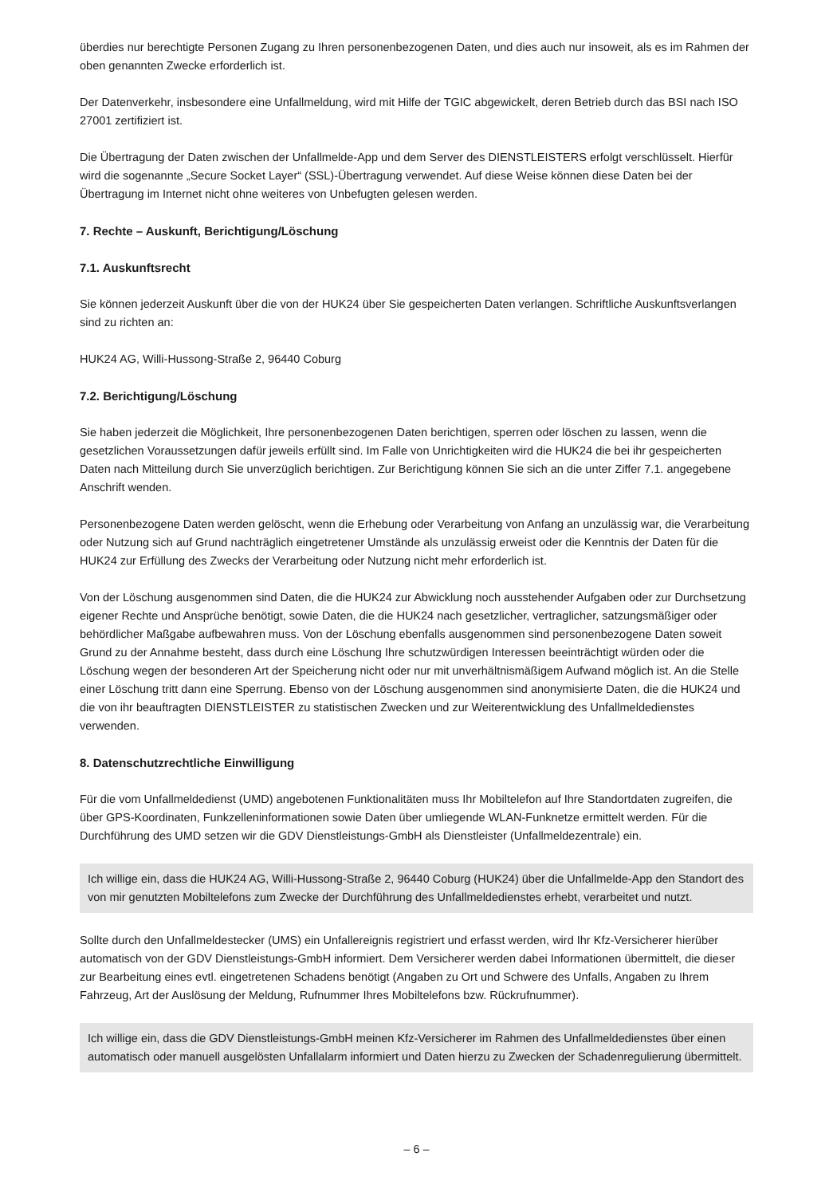überdies nur berechtigte Personen Zugang zu Ihren personenbezogenen Daten, und dies auch nur insoweit, als es im Rahmen der oben genannten Zwecke erforderlich ist.
Der Datenverkehr, insbesondere eine Unfallmeldung, wird mit Hilfe der TGIC abgewickelt, deren Betrieb durch das BSI nach ISO 27001 zertifiziert ist.
Die Übertragung der Daten zwischen der Unfallmelde-App und dem Server des DIENSTLEISTERS erfolgt verschlüsselt. Hierfür wird die sogenannte „Secure Socket Layer“ (SSL)-Übertragung verwendet. Auf diese Weise können diese Daten bei der Übertragung im Internet nicht ohne weiteres von Unbefugten gelesen werden.
7. Rechte – Auskunft, Berichtigung/Löschung
7.1. Auskunftsrecht
Sie können jederzeit Auskunft über die von der HUK24 über Sie gespeicherten Daten verlangen. Schriftliche Auskunfts­verlangen sind zu richten an:
HUK24 AG, Willi-Hussong-Straße 2, 96440 Coburg
7.2. Berichtigung/Löschung
Sie haben jederzeit die Möglichkeit, Ihre personenbezogenen Daten berichtigen, sperren oder löschen zu lassen, wenn die gesetzlichen Voraussetzungen dafür jeweils erfüllt sind. Im Falle von Unrichtigkeiten wird die HUK24 die bei ihr gespeicherten Daten nach Mitteilung durch Sie unverzüglich berichtigen. Zur Berichtigung können Sie sich an die unter Ziffer 7.1. angegebene Anschrift wenden.
Personenbezogene Daten werden gelöscht, wenn die Erhebung oder Verarbeitung von Anfang an unzulässig war, die Verarbeitung oder Nutzung sich auf Grund nachträglich eingetretener Umstände als unzulässig erweist oder die Kenntnis der Daten für die HUK24 zur Erfüllung des Zwecks der Verarbeitung oder Nutzung nicht mehr erforderlich ist.
Von der Löschung ausgenommen sind Daten, die die HUK24 zur Abwicklung noch ausstehender Aufgaben oder zur Durchsetzung eigener Rechte und Ansprüche benötigt, sowie Daten, die die HUK24 nach gesetzlicher, vertraglicher, satzungsmäßiger oder behördlicher Maßgabe aufbewahren muss. Von der Löschung ebenfalls ausgenommen sind personenbezogene Daten soweit Grund zu der Annahme besteht, dass durch eine Löschung Ihre schutzwürdigen Interessen beeinträchtigt würden oder die Löschung wegen der besonderen Art der Speicherung nicht oder nur mit unverhältnismäßigem Aufwand möglich ist. An die Stelle einer Löschung tritt dann eine Sperrung. Ebenso von der Löschung ausgenommen sind anonymisierte Daten, die die HUK24 und die von ihr beauftragten DIENSTLEISTER zu statistischen Zwecken und zur Weiterentwicklung des Unfallmeldedienstes verwenden.
8. Datenschutzrechtliche Einwilligung
Für die vom Unfallmeldedienst (UMD) angebotenen Funktionalitäten muss Ihr Mobiltelefon auf Ihre Standortdaten zugreifen, die über GPS-Koordinaten, Funkzelleninformationen sowie Daten über umliegende WLAN-Funknetze ermittelt werden. Für die Durchführung des UMD setzen wir die GDV Dienstleistungs-GmbH als Dienstleister (Unfallmeldezentrale) ein.
Ich willige ein, dass die HUK24 AG, Willi-Hussong-Straße 2, 96440 Coburg (HUK24) über die Unfallmelde-App den Standort des von mir genutzten Mobiltelefons zum Zwecke der Durchführung des Unfallmeldedienstes erhebt, verarbeitet und nutzt.
Sollte durch den Unfallmeldestecker (UMS) ein Unfallereignis registriert und erfasst werden, wird Ihr Kfz-Versicherer hierüber automatisch von der GDV Dienstleistungs-GmbH informiert. Dem Versicherer werden dabei Informationen übermit­telt, die dieser zur Bearbeitung eines evtl. eingetretenen Schadens benötigt (Angaben zu Ort und Schwere des Unfalls, Angaben zu Ihrem Fahrzeug, Art der Auslösung der Meldung, Rufnummer Ihres Mobiltelefons bzw. Rückruf­nummer).
Ich willige ein, dass die GDV Dienstleistungs-GmbH meinen Kfz-Versicherer im Rahmen des Unfallmeldedienstes über einen automatisch oder manuell ausgelösten Unfallalarm informiert und Daten hierzu zu Zwecken der Schadenregulie­rung übermittelt.
– 6 –